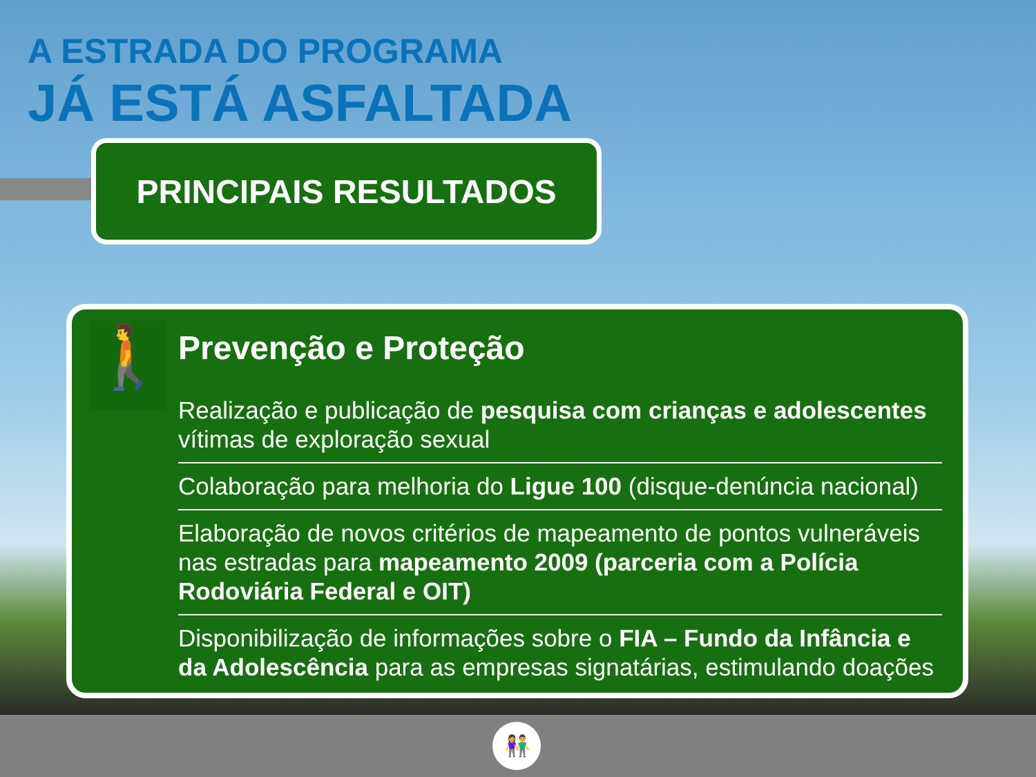A ESTRADA DO PROGRAMA
JÁ ESTÁ ASFALTADA
PRINCIPAIS RESULTADOS
🚶
Prevenção e Proteção
Realização e publicação de pesquisa com crianças e adolescentes vítimas de exploração sexual
Colaboração para melhoria do Ligue 100 (disque-denúncia nacional)
Elaboração de novos critérios de mapeamento de pontos vulneráveis nas estradas para mapeamento 2009 (parceria com a Polícia Rodoviária Federal e OIT)
Disponibilização de informações sobre o FIA – Fundo da Infância e da Adolescência para as empresas signatárias, estimulando doações
👫